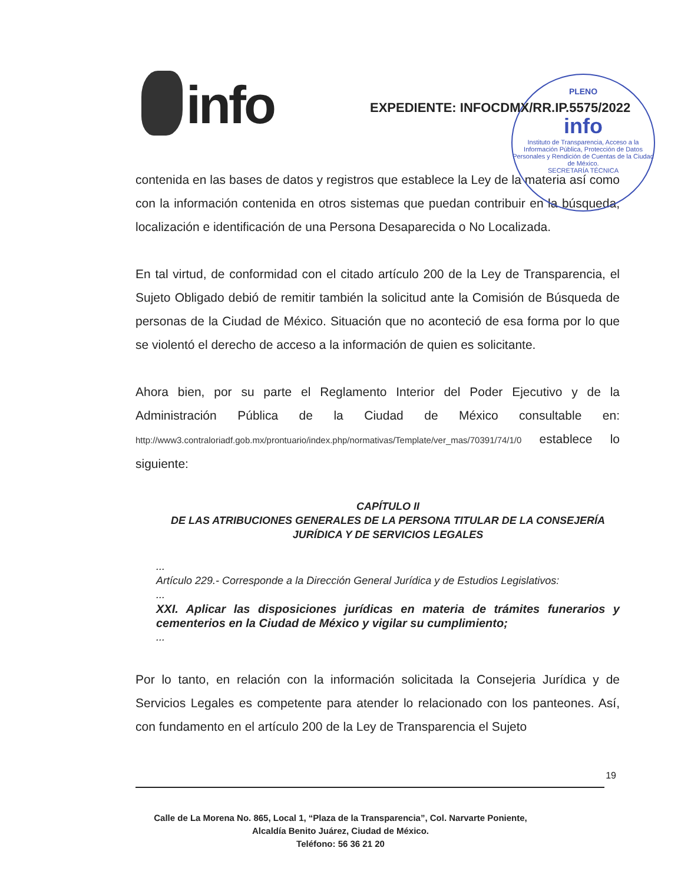info
PLENO
info
Instituto de Transparencia, Acceso a la Información Pública, Protección de Datos Personales y Rendición de Cuentas de la Ciudad de México.
SECRETARÍA TÉCNICA
EXPEDIENTE: INFOCDMX/RR.IP.5575/2022
contenida en las bases de datos y registros que establece la Ley de la materia así como con la información contenida en otros sistemas que puedan contribuir en la búsqueda, localización e identificación de una Persona Desaparecida o No Localizada.
En tal virtud, de conformidad con el citado artículo 200 de la Ley de Transparencia, el Sujeto Obligado debió de remitir también la solicitud ante la Comisión de Búsqueda de personas de la Ciudad de México. Situación que no aconteció de esa forma por lo que se violentó el derecho de acceso a la información de quien es solicitante.
Ahora bien, por su parte el Reglamento Interior del Poder Ejecutivo y de la Administración Pública de la Ciudad de México consultable en: http://www3.contraloriadf.gob.mx/prontuario/index.php/normativas/Template/ver_mas/70391/74/1/0 establece lo siguiente:
CAPÍTULO II
DE LAS ATRIBUCIONES GENERALES DE LA PERSONA TITULAR DE LA CONSEJERÍA JURÍDICA Y DE SERVICIOS LEGALES
...
Artículo 229.- Corresponde a la Dirección General Jurídica y de Estudios Legislativos:
...
XXI. Aplicar las disposiciones jurídicas en materia de trámites funerarios y cementerios en la Ciudad de México y vigilar su cumplimiento;
...
Por lo tanto, en relación con la información solicitada la Consejeria Jurídica y de Servicios Legales es competente para atender lo relacionado con los panteones. Así, con fundamento en el artículo 200 de la Ley de Transparencia el Sujeto
19
Calle de La Morena No. 865, Local 1, “Plaza de la Transparencia”, Col. Narvarte Poniente,
Alcaldía Benito Juárez, Ciudad de México.
Teléfono: 56 36 21 20